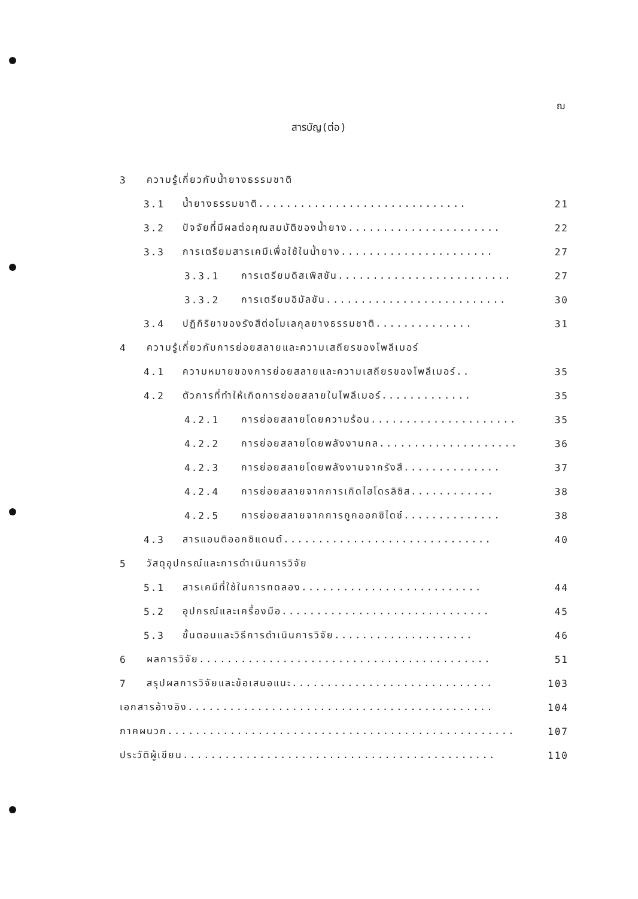ฌ
สารบัญ(ต่อ)
3 ความรู้เกี่ยวกับน้ำยางธรรมชาติ
3.1 น้ำยางธรรมชาติ.............................. 21
3.2 ปัจจัยที่มีผลต่อคุณสมบัติของน้ำยาง...................... 22
3.3 การเตรียมสารเคมีเพื่อใช้ในน้ำยาง...................... 27
3.3.1 การเตรียมดิสเพิสชัน......................... 27
3.3.2 การเตรียมอิมัลชัน.......................... 30
3.4 ปฏิกิริยาของรังสีต่อโมเลกุลยางธรรมชาติ.............. 31
4 ความรู้เกี่ยวกับการย่อยสลายและความเสถียรของโพลีเมอร์
4.1 ความหมายของการย่อยสลายและความเสถียรของโพลีเมอร์.. 35
4.2 ตัวการที่ทำให้เกิดการย่อยสลายในโพลีเมอร์............. 35
4.2.1 การย่อยสลายโดยความร้อน..................... 35
4.2.2 การย่อยสลายโดยพลังงานกล.................... 36
4.2.3 การย่อยสลายโดยพลังงานจากรังสี.............. 37
4.2.4 การย่อยสลายจากการเกิดไฮโดรลิซิส............ 38
4.2.5 การย่อยสลายจากการถูกออกซิไดซ์.............. 38
4.3 สารแอนติออกซิแดนต์.............................. 40
5 วัสดุอุปกรณ์และการดำเนินการวิจัย
5.1 สารเคมีที่ใช้ในการทดลอง.......................... 44
5.2 อุปกรณ์และเครื่องมือ.............................. 45
5.3 ขั้นตอนและวิธีการดำเนินการวิจัย.................... 46
6 ผลการวิจัย.......................................... 51
7 สรุปผลการวิจัยและข้อเสนอแนะ............................. 103
เอกสารอ้างอิง............................................ 104
ภาคผนวก.................................................. 107
ประวัติผู้เขียน............................................. 110